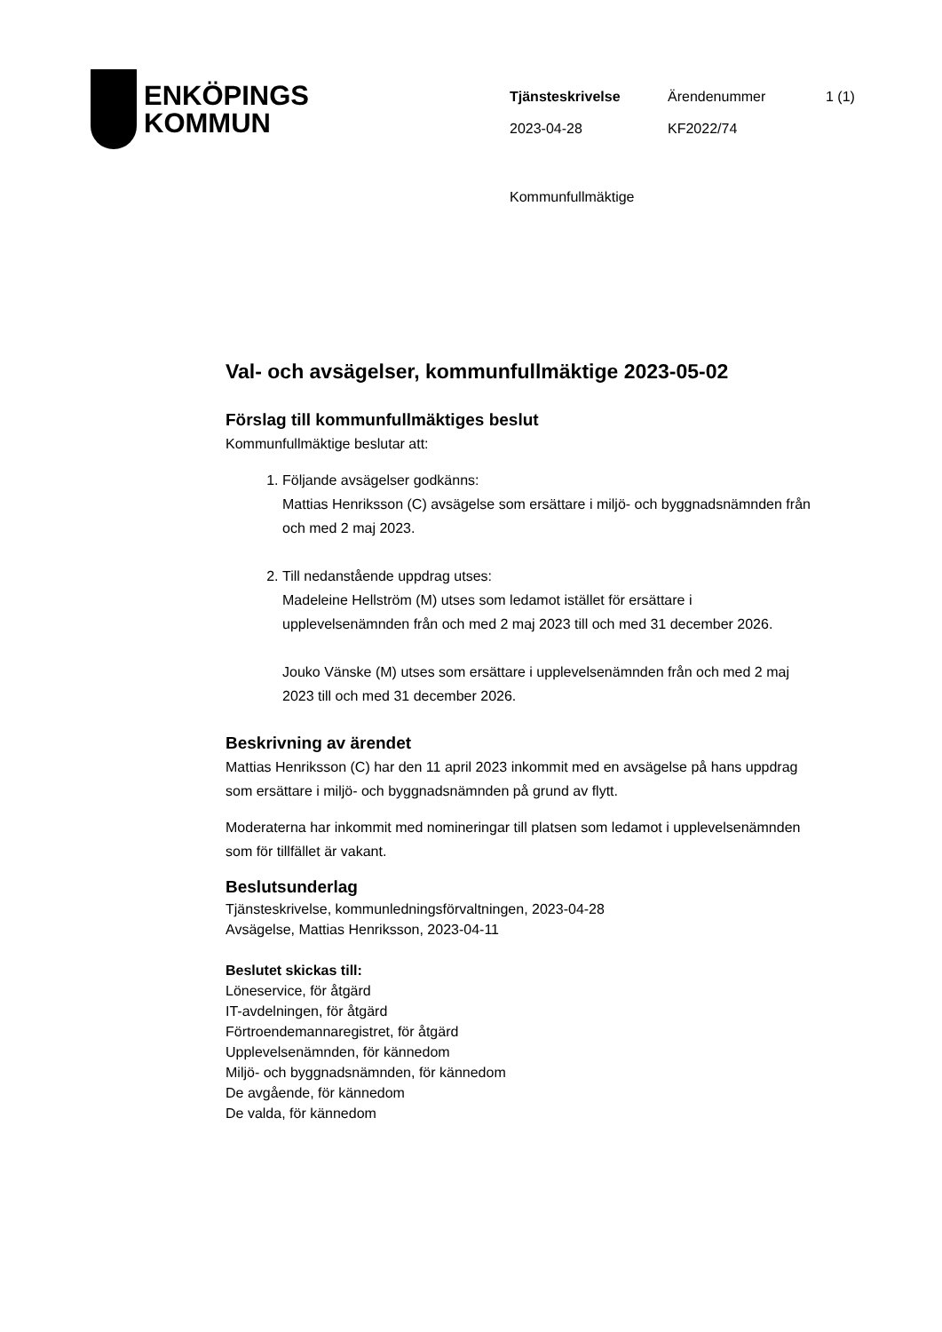ENKÖPINGS
KOMMUN
| Tjänsteskrivelse | Ärendenummer | 1 (1) |
| 2023-04-28 | KF2022/74 | |
Kommunfullmäktige
Val- och avsägelser, kommunfullmäktige 2023-05-02
Förslag till kommunfullmäktiges beslut
Kommunfullmäktige beslutar att:
1. Följande avsägelser godkänns:
Mattias Henriksson (C) avsägelse som ersättare i miljö- och byggnadsnämnden från och med 2 maj 2023.
2. Till nedanstående uppdrag utses:
Madeleine Hellström (M) utses som ledamot istället för ersättare i upplevelsenämnden från och med 2 maj 2023 till och med 31 december 2026.
Jouko Vänske (M) utses som ersättare i upplevelsenämnden från och med 2 maj 2023 till och med 31 december 2026.
Beskrivning av ärendet
Mattias Henriksson (C) har den 11 april 2023 inkommit med en avsägelse på hans uppdrag som ersättare i miljö- och byggnadsnämnden på grund av flytt.
Moderaterna har inkommit med nomineringar till platsen som ledamot i upplevelsenämnden som för tillfället är vakant.
Beslutsunderlag
Tjänsteskrivelse, kommunledningsförvaltningen, 2023-04-28
Avsägelse, Mattias Henriksson, 2023-04-11
Beslutet skickas till:
Löneservice, för åtgärd
IT-avdelningen, för åtgärd
Förtroendemannaregistret, för åtgärd
Upplevelsenämnden, för kännedom
Miljö- och byggnadsnämnden, för kännedom
De avgående, för kännedom
De valda, för kännedom